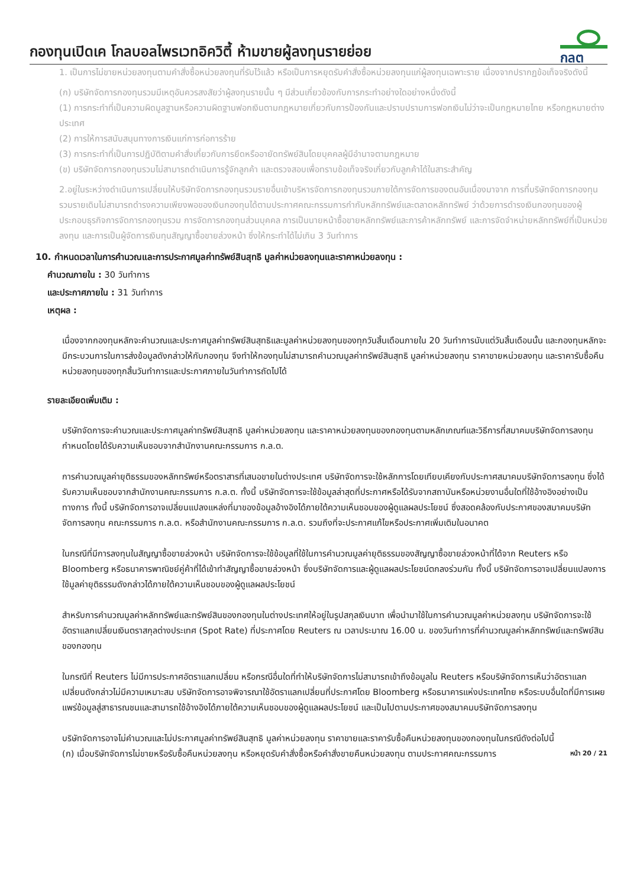กองทุนเปิดเค โกลบอลไพรเวทอิควิตี้ ห้ามขายผู้ลงทุนรายย่อย
กลต
1. เป็นการไม่ขายหน่วยลงทุนตามคำสั่งซื้อหน่วยลงทุนที่รับไว้แล้ว หรือเป็นการหยุดรับคำสั่งซื้อหน่วยลงทุนแก่ผู้ลงทุนเฉพาะราย เนื่องจากปรากฏข้อเท็จจริงดังนี้
(ก) บริษัทจัดการกองทุนรวมมีเหตุอันควรสงสัยว่าผู้ลงทุนรายนั้น ๆ มีส่วนเกี่ยวข้องกับการกระทำอย่างใดอย่างหนึ่งดังนี้
(1) การกระทำที่เป็นความผิดมูลฐานหรือความผิดฐานฟอกเงินตามกฎหมายเกี่ยวกับการป้องกันและปราบปรามการฟอกเงินไม่ว่าจะเป็นกฎหมายไทย หรือกฎหมายต่างประเทศ
(2) การให้การสนับสนุนทางการเงินแก่การก่อการร้าย
(3) การกระทำที่เป็นการปฏิบัติตามคำสั่งเกี่ยวกับการยึดหรืออายัดทรัพย์สินโดยบุคคลผู้มีอำนาจตามกฎหมาย
(ข) บริษัทจัดการกองทุนรวมไม่สามารถดำเนินการรู้จักลูกค้า และตรวจสอบเพื่อทราบข้อเท็จจริงเกี่ยวกับลูกค้าได้ในสาระสำคัญ
2.อยู่ในระหว่างดำเนินการเปลี่ยนให้บริษัทจัดการกองทุนรวมรายอื่นเข้าบริหารจัดการกองทุนรวมภายใต้การจัดการของตนอันเนื่องมาจาก การที่บริษัทจัดการกองทุนรวมรายเดิมไม่สามารถดำรงความเพียงพอของเงินกองทุนได้ตามประกาศคณะกรรมการกำกับหลักทรัพย์และตลาดหลักทรัพย์ ว่าด้วยการดำรงเงินกองทุนของผู้ประกอบธุรกิจการจัดการกองทุนรวม การจัดการกองทุนส่วนบุคคล การเป็นนายหน้าซื้อขายหลักทรัพย์และการค้าหลักทรัพย์ และการจัดจำหน่ายหลักทรัพย์ที่เป็นหน่วยลงทุน และการเป็นผู้จัดการเงินทุนสัญญาซื้อขายล่วงหน้า ซึ่งให้กระทำได้ไม่เกิน 3 วันทำการ
10. กำหนดเวลาในการคำนวณและการประกาศมูลค่าทรัพย์สินสุทธิ มูลค่าหน่วยลงทุนและราคาหน่วยลงทุน :
คำนวณภายใน : 30 วันทำการ
และประกาศภายใน : 31 วันทำการ
เหตุผล :
เนื่องจากกองทุนหลักจะคำนวณและประกาศมูลค่าทรัพย์สินสุทธิและมูลค่าหน่วยลงทุนของทุกวันสิ้นเดือนภายใน 20 วันทำการนับแต่วันสิ้นเดือนนั้น และกองทุนหลักจะมีกระบวนการในการส่งข้อมูลดังกล่าวให้กับกองทุน จึงทำให้กองทุนไม่สามารถคำนวณมูลค่าทรัพย์สินสุทธิ มูลค่าหน่วยลงทุน ราคาขายหน่วยลงทุน และราคารับซื้อคืนหน่วยลงทุนของทุกสิ้นวันทำการและประกาศภายในวันทำการถัดไปได้
รายละเอียดเพิ่มเติม :
บริษัทจัดการจะคำนวณและประกาศมูลค่าทรัพย์สินสุทธิ มูลค่าหน่วยลงทุน และราคาหน่วยลงทุนของกองทุนตามหลักเกณฑ์และวิธีการที่สมาคมบริษัทจัดการลงทุนกำหนดโดยได้รับความเห็นชอบจากสำนักงานคณะกรรมการ ก.ล.ต.
การคำนวณมูลค่ายุติธรรมของหลักทรัพย์หรือตราสารที่เสนอขายในต่างประเทศ บริษัทจัดการจะใช้หลักการโดยเทียบเคียงกับประกาศสมาคมบริษัทจัดการลงทุน ซึ่งได้รับความเห็นชอบจากสำนักงานคณะกรรมการ ก.ล.ต. ทั้งนี้ บริษัทจัดการจะใช้ข้อมูลล่าสุดที่ประกาศหรือได้รับจากสถาบันหรือหน่วยงานอื่นใดที่ใช้อ้างอิงอย่างเป็นทางการ ทั้งนี้ บริษัทจัดการอาจเปลี่ยนแปลงแหล่งที่มาของข้อมูลอ้างอิงได้ภายใต้ความเห็นชอบของผู้ดูแลผลประโยชน์ ซึ่งสอดคล้องกับประกาศของสมาคมบริษัทจัดการลงทุน คณะกรรมการ ก.ล.ต. หรือสำนักงานคณะกรรมการ ก.ล.ต. รวมถึงที่จะประกาศแก้ไขหรือประกาศเพิ่มเติมในอนาคต
ในกรณีที่มีการลงทุนในสัญญาซื้อขายล่วงหน้า บริษัทจัดการจะใช้ข้อมูลที่ใช้ในการคำนวณมูลค่ายุติธรรมของสัญญาซื้อขายล่วงหน้าที่ได้จาก Reuters หรือ Bloomberg หรือธนาคารพาณิชย์คู่ค้าที่ได้เข้าทำสัญญาซื้อขายล่วงหน้า ซึ่งบริษัทจัดการและผู้ดูแลผลประโยชน์ตกลงร่วมกัน ทั้งนี้ บริษัทจัดการอาจเปลี่ยนแปลงการใช้มูลค่ายุติธรรมดังกล่าวได้ภายใต้ความเห็นชอบของผู้ดูแลผลประโยชน์
สำหรับการคำนวณมูลค่าหลักทรัพย์และทรัพย์สินของกองทุนในต่างประเทศให้อยู่ในรูปสกุลเงินบาท เพื่อนำมาใช้ในการคำนวณมูลค่าหน่วยลงทุน บริษัทจัดการจะใช้อัตราแลกเปลี่ยนเงินตราสกุลต่างประเทศ (Spot Rate) ที่ประกาศโดย Reuters ณ เวลาประมาณ 16.00 น. ของวันทำการที่คำนวณมูลค่าหลักทรัพย์และทรัพย์สินของกองทุน
ในกรณีที่ Reuters ไม่มีการประกาศอัตราแลกเปลี่ยน หรือกรณีอื่นใดที่ทำให้บริษัทจัดการไม่สามารถเข้าถึงข้อมูลใน Reuters หรือบริษัทจัดการเห็นว่าอัตราแลกเปลี่ยนดังกล่าวไม่มีความเหมาะสม บริษัทจัดการอาจพิจารณาใช้อัตราแลกเปลี่ยนที่ประกาศโดย Bloomberg หรือธนาคารแห่งประเทศไทย หรือระบบอื่นใดที่มีการเผยแพร่ข้อมูลสู่สาธารณชนและสามารถใช้อ้างอิงได้ภายใต้ความเห็นชอบของผู้ดูแลผลประโยชน์ และเป็นไปตามประกาศของสมาคมบริษัทจัดการลงทุน
บริษัทจัดการอาจไม่คำนวณและไม่ประกาศมูลค่าทรัพย์สินสุทธิ มูลค่าหน่วยลงทุน ราคาขายและราคารับซื้อคืนหน่วยลงทุนของกองทุนในกรณีดังต่อไปนี้
(ก) เมื่อบริษัทจัดการไม่ขายหรือรับซื้อคืนหน่วยลงทุน หรือหยุดรับคำสั่งซื้อหรือคำสั่งขายคืนหน่วยลงทุน ตามประกาศคณะกรรมการ
หน้า 20 / 21